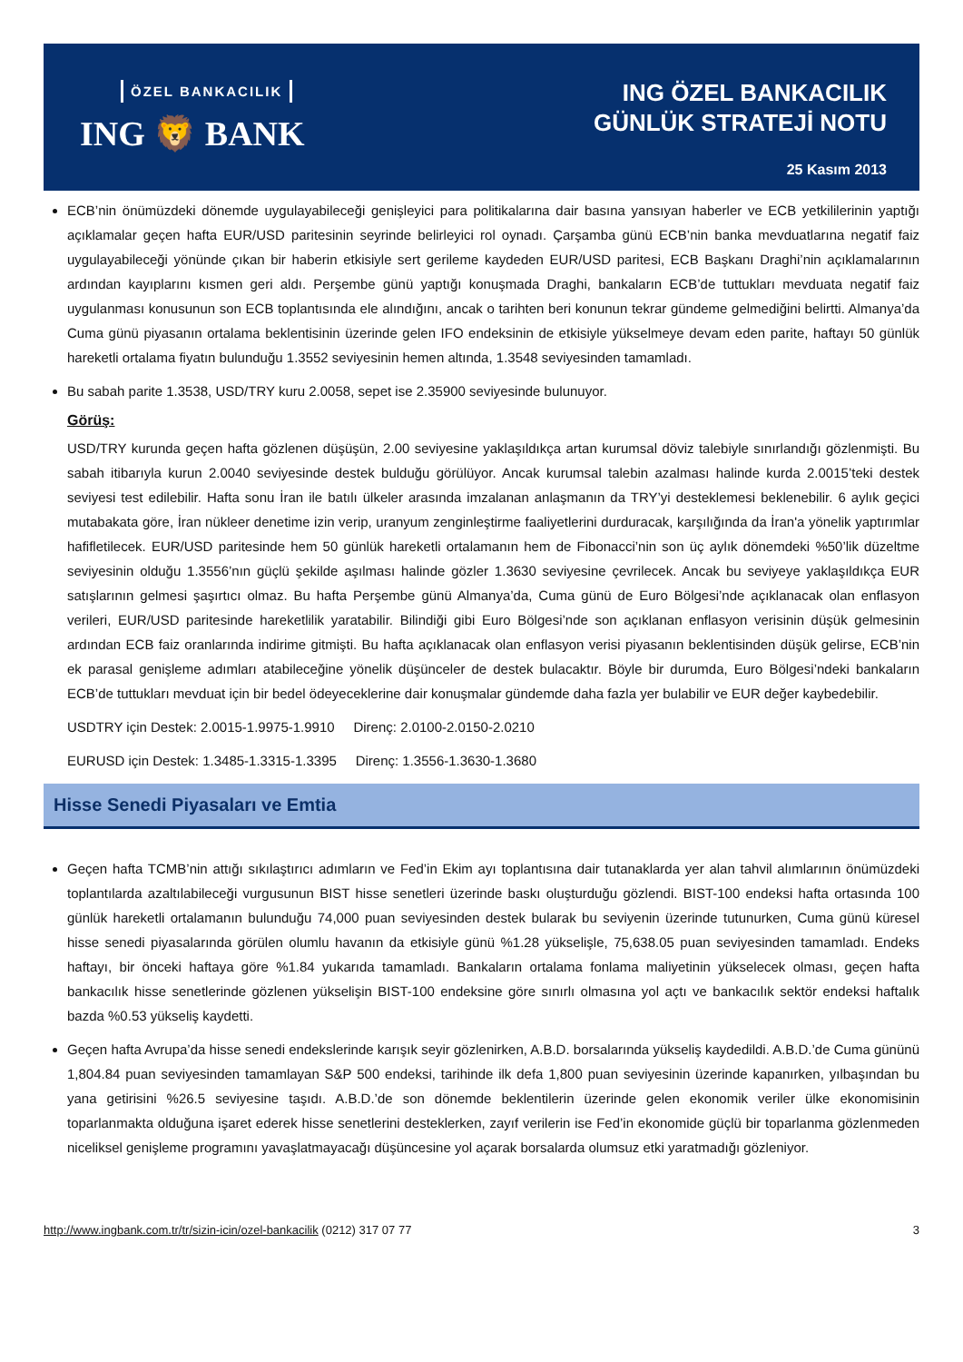ÖZEL BANKACILIK
ING 🦁 BANK
ING ÖZEL BANKACILIK
GÜNLÜK STRATEJİ NOTU
25 Kasım 2013
ECB’nin önümüzdeki dönemde uygulayabileceği genişleyici para politikalarına dair basına yansıyan haberler ve ECB yetkililerinin yaptığı açıklamalar geçen hafta EUR/USD paritesinin seyrinde belirleyici rol oynadı. Çarşamba günü ECB’nin banka mevduatlarına negatif faiz uygulayabileceği yönünde çıkan bir haberin etkisiyle sert gerileme kaydeden EUR/USD paritesi, ECB Başkanı Draghi’nin açıklamalarının ardından kayıplarını kısmen geri aldı. Perşembe günü yaptığı konuşmada Draghi, bankaların ECB’de tuttukları mevduata negatif faiz uygulanması konusunun son ECB toplantısında ele alındığını, ancak o tarihten beri konunun tekrar gündeme gelmediğini belirtti. Almanya’da Cuma günü piyasanın ortalama beklentisinin üzerinde gelen IFO endeksinin de etkisiyle yükselmeye devam eden parite, haftayı 50 günlük hareketli ortalama fiyatın bulunduğu 1.3552 seviyesinin hemen altında, 1.3548 seviyesinden tamamladı.
Bu sabah parite 1.3538, USD/TRY kuru 2.0058, sepet ise 2.35900 seviyesinde bulunuyor.
Görüş:
USD/TRY kurunda geçen hafta gözlenen düşüşün, 2.00 seviyesine yaklaşıldıkça artan kurumsal döviz talebiyle sınırlandığı gözlenmişti. Bu sabah itibarıyla kurun 2.0040 seviyesinde destek bulduğu görülüyor. Ancak kurumsal talebin azalması halinde kurda 2.0015’teki destek seviyesi test edilebilir. Hafta sonu İran ile batılı ülkeler arasında imzalanan anlaşmanın da TRY’yi desteklemesi beklenebilir. 6 aylık geçici mutabakata göre, İran nükleer denetime izin verip, uranyum zenginleştirme faaliyetlerini durduracak, karşılığında da İran'a yönelik yaptırımlar hafifletilecek. EUR/USD paritesinde hem 50 günlük hareketli ortalamanın hem de Fibonacci’nin son üç aylık dönemdeki %50’lik düzeltme seviyesinin olduğu 1.3556’nın güçlü şekilde aşılması halinde gözler 1.3630 seviyesine çevrilecek. Ancak bu seviyeye yaklaşıldıkça EUR satışlarının gelmesi şaşırtıcı olmaz. Bu hafta Perşembe günü Almanya’da, Cuma günü de Euro Bölgesi’nde açıklanacak olan enflasyon verileri, EUR/USD paritesinde hareketlilik yaratabilir. Bilindiği gibi Euro Bölgesi’nde son açıklanan enflasyon verisinin düşük gelmesinin ardından ECB faiz oranlarında indirime gitmişti. Bu hafta açıklanacak olan enflasyon verisi piyasanın beklentisinden düşük gelirse, ECB’nin ek parasal genişleme adımları atabileceğine yönelik düşünceler de destek bulacaktır. Böyle bir durumda, Euro Bölgesi’ndeki bankaların ECB’de tuttukları mevduat için bir bedel ödeyeceklerine dair konuşmalar gündemde daha fazla yer bulabilir ve EUR değer kaybedebilir.
USDTRY için Destek: 2.0015-1.9975-1.9910 Direnç: 2.0100-2.0150-2.0210
EURUSD için Destek: 1.3485-1.3315-1.3395 Direnç: 1.3556-1.3630-1.3680
Hisse Senedi Piyasaları ve Emtia
Geçen hafta TCMB’nin attığı sıkılaştırıcı adımların ve Fed’in Ekim ayı toplantısına dair tutanaklarda yer alan tahvil alımlarının önümüzdeki toplantılarda azaltılabileceği vurgusunun BIST hisse senetleri üzerinde baskı oluşturduğu gözlendi. BIST-100 endeksi hafta ortasında 100 günlük hareketli ortalamanın bulunduğu 74,000 puan seviyesinden destek bularak bu seviyenin üzerinde tutunurken, Cuma günü küresel hisse senedi piyasalarında görülen olumlu havanın da etkisiyle günü %1.28 yükselişle, 75,638.05 puan seviyesinden tamamladı. Endeks haftayı, bir önceki haftaya göre %1.84 yukarıda tamamladı. Bankaların ortalama fonlama maliyetinin yükselecek olması, geçen hafta bankacılık hisse senetlerinde gözlenen yükselişin BIST-100 endeksine göre sınırlı olmasına yol açtı ve bankacılık sektör endeksi haftalık bazda %0.53 yükseliş kaydetti.
Geçen hafta Avrupa’da hisse senedi endekslerinde karışık seyir gözlenirken, A.B.D. borsalarında yükseliş kaydedildi. A.B.D.’de Cuma gününü 1,804.84 puan seviyesinden tamamlayan S&P 500 endeksi, tarihinde ilk defa 1,800 puan seviyesinin üzerinde kapanırken, yılbaşından bu yana getirisini %26.5 seviyesine taşıdı. A.B.D.’de son dönemde beklentilerin üzerinde gelen ekonomik veriler ülke ekonomisinin toparlanmakta olduğuna işaret ederek hisse senetlerini desteklerken, zayıf verilerin ise Fed’in ekonomide güçlü bir toparlanma gözlenmeden niceliksel genişleme programını yavaşlatmayacağı düşüncesine yol açarak borsalarda olumsuz etki yaratmadığı gözleniyor.
http://www.ingbank.com.tr/tr/sizin-icin/ozel-bankacilik (0212) 317 07 77 3